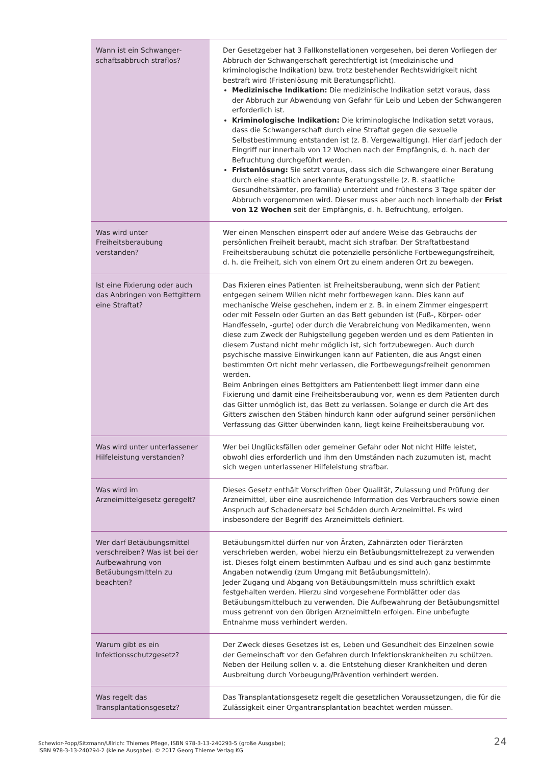| Wann ist ein Schwanger­schaftsabbruch straflos? | Der Gesetzgeber hat 3 Fallkonstellationen vorgesehen, bei deren Vorliegen der Abbruch der Schwangerschaft gerechtfertigt ist (medizinische und kriminologische Indikation) bzw. trotz bestehender Rechtswidrigkeit nicht bestraft wird (Fristenlösung mit Beratungspflicht). Medizinische Indikation: Die medizinische Indikation setzt voraus, dass der Abbruch zur Abwendung von Gefahr für Leib und Leben der Schwangeren erforderlich ist. Kriminologische Indikation: Die kriminologische Indikation setzt voraus, dass die Schwangerschaft durch eine Straftat gegen die sexuelle Selbstbestimmung entstanden ist (z. B. Vergewaltigung). Hier darf jedoch der Eingriff nur innerhalb von 12 Wochen nach der Empfängnis, d. h. nach der Befruchtung durchgeführt werden. Fristenlösung: Sie setzt voraus, dass sich die Schwangere einer Beratung durch eine staatlich anerkannte Beratungsstelle (z. B. staatliche Gesundheitsämter, pro familia) unterzieht und frühestens 3 Tage später der Abbruch vorgenommen wird. Dieser muss aber auch noch innerhalb der Frist von 12 Wochen seit der Empfängnis, d. h. Befruchtung, erfolgen. |
| Was wird unter Freiheitsberaubung verstanden? | Wer einen Menschen einsperrt oder auf andere Weise das Gebrauchs der persönlichen Freiheit beraubt, macht sich strafbar. Der Straftatbestand Freiheitsberaubung schützt die potenzielle persönliche Fortbewegungsfreiheit, d. h. die Freiheit, sich von einem Ort zu einem anderen Ort zu bewegen. |
| Ist eine Fixierung oder auch das Anbringen von Bettgittern eine Straftat? | Das Fixieren eines Patienten ist Freiheitsberaubung, wenn sich der Patient entgegen seinem Willen nicht mehr fortbewegen kann. Dies kann auf mechanische Weise geschehen, indem er z. B. in einem Zimmer eingesperrt oder mit Fesseln oder Gurten an das Bett gebunden ist (Fuß-, Körper- oder Handfesseln, -gurte) oder durch die Verabreichung von Medikamenten, wenn diese zum Zweck der Ruhigstellung gegeben werden und es dem Patienten in diesem Zustand nicht mehr möglich ist, sich fortzubewegen. Auch durch psychische massive Einwirkungen kann auf Patienten, die aus Angst einen bestimmten Ort nicht mehr verlassen, die Fortbewegungsfreiheit genommen werden. Beim Anbringen eines Bettgitters am Patientenbett liegt immer dann eine Fixierung und damit eine Freiheitsberaubung vor, wenn es dem Patienten durch das Gitter unmöglich ist, das Bett zu verlassen. Solange er durch die Art des Gitters zwischen den Stäben hindurch kann oder aufgrund seiner persönlichen Verfassung das Gitter überwinden kann, liegt keine Freiheitsberaubung vor. |
| Was wird unter unterlassener Hilfeleistung verstanden? | Wer bei Unglücksfällen oder gemeiner Gefahr oder Not nicht Hilfe leistet, obwohl dies erforderlich und ihm den Umständen nach zuzumuten ist, macht sich wegen unterlassener Hilfeleistung strafbar. |
| Was wird im Arzneimittelgesetz geregelt? | Dieses Gesetz enthält Vorschriften über Qualität, Zulassung und Prüfung der Arzneimittel, über eine ausreichende Information des Verbrauchers sowie einen Anspruch auf Schadenersatz bei Schäden durch Arzneimittel. Es wird insbesondere der Begriff des Arzneimittels definiert. |
| Wer darf Betäubungsmittel verschreiben? Was ist bei der Aufbewahrung von Betäubungsmitteln zu beachten? | Betäubungsmittel dürfen nur von Ärzten, Zahnärzten oder Tierärzten verschrieben werden, wobei hierzu ein Betäubungsmittelrezept zu verwenden ist. Dieses folgt einem bestimmten Aufbau und es sind auch ganz bestimmte Angaben notwendig (zum Umgang mit Betäubungsmitteln). Jeder Zugang und Abgang von Betäubungsmitteln muss schriftlich exakt festgehalten werden. Hierzu sind vorgesehene Formblätter oder das Betäubungsmittelbuch zu verwenden. Die Aufbewahrung der Betäubungsmittel muss getrennt von den übrigen Arzneimitteln erfolgen. Eine unbefugte Entnahme muss verhindert werden. |
| Warum gibt es ein Infektionsschutzgesetz? | Der Zweck dieses Gesetzes ist es, Leben und Gesundheit des Einzelnen sowie der Gemeinschaft vor den Gefahren durch Infektionskrankheiten zu schützen. Neben der Heilung sollen v. a. die Entstehung dieser Krankheiten und deren Ausbreitung durch Vorbeugung/Prävention verhindert werden. |
| Was regelt das Transplantationsgesetz? | Das Transplantationsgesetz regelt die gesetzlichen Voraussetzungen, die für die Zulässigkeit einer Organtransplantation beachtet werden müssen. |
Schewior-Popp/Sitzmann/Ullrich: Thiemes Pflege, ISBN 978-3-13-240293-5 (große Ausgabe);
ISBN 978-3-13-240294-2 (kleine Ausgabe). © 2017 Georg Thieme Verlag KG
24